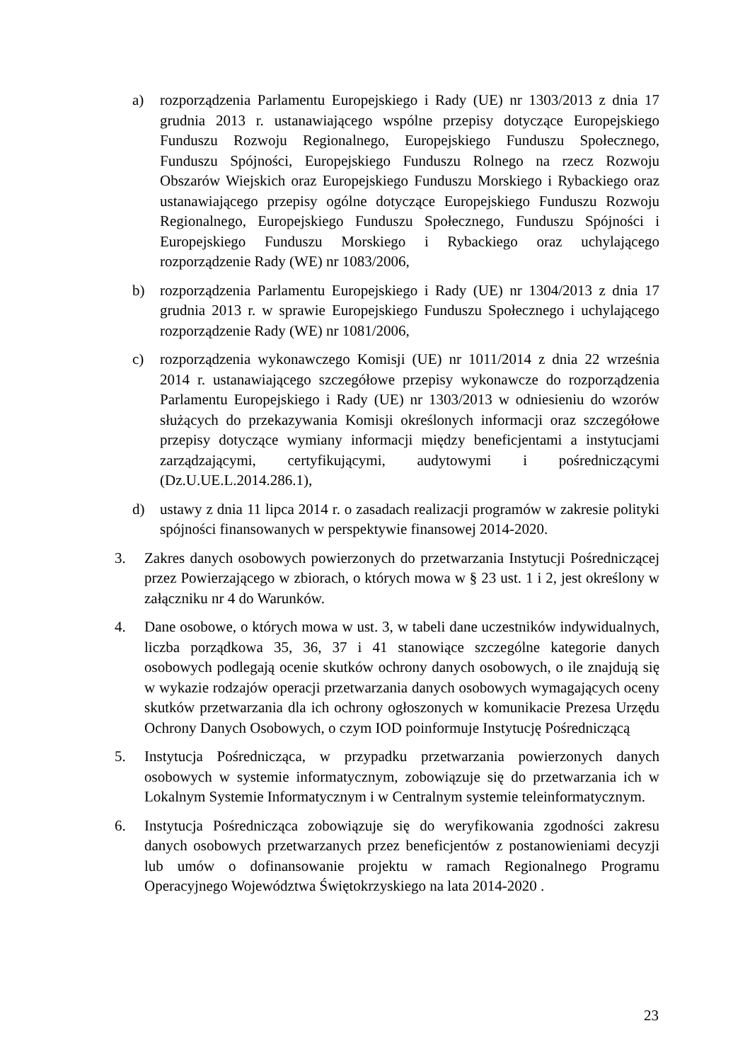a) rozporządzenia Parlamentu Europejskiego i Rady (UE) nr 1303/2013 z dnia 17 grudnia 2013 r. ustanawiającego wspólne przepisy dotyczące Europejskiego Funduszu Rozwoju Regionalnego, Europejskiego Funduszu Społecznego, Funduszu Spójności, Europejskiego Funduszu Rolnego na rzecz Rozwoju Obszarów Wiejskich oraz Europejskiego Funduszu Morskiego i Rybackiego oraz ustanawiającego przepisy ogólne dotyczące Europejskiego Funduszu Rozwoju Regionalnego, Europejskiego Funduszu Społecznego, Funduszu Spójności i Europejskiego Funduszu Morskiego i Rybackiego oraz uchylającego rozporządzenie Rady (WE) nr 1083/2006,
b) rozporządzenia Parlamentu Europejskiego i Rady (UE) nr 1304/2013 z dnia 17 grudnia 2013 r. w sprawie Europejskiego Funduszu Społecznego i uchylającego rozporządzenie Rady (WE) nr 1081/2006,
c) rozporządzenia wykonawczego Komisji (UE) nr 1011/2014 z dnia 22 września 2014 r. ustanawiającego szczegółowe przepisy wykonawcze do rozporządzenia Parlamentu Europejskiego i Rady (UE) nr 1303/2013 w odniesieniu do wzorów służących do przekazywania Komisji określonych informacji oraz szczegółowe przepisy dotyczące wymiany informacji między beneficjentami a instytucjami zarządzającymi, certyfikującymi, audytowymi i pośredniczącymi (Dz.U.UE.L.2014.286.1),
d) ustawy z dnia 11 lipca 2014 r. o zasadach realizacji programów w zakresie polityki spójności finansowanych w perspektywie finansowej 2014-2020.
3. Zakres danych osobowych powierzonych do przetwarzania Instytucji Pośredniczącej przez Powierzającego w zbiorach, o których mowa w § 23 ust. 1 i 2, jest określony w załączniku nr 4 do Warunków.
4. Dane osobowe, o których mowa w ust. 3, w tabeli dane uczestników indywidualnych, liczba porządkowa 35, 36, 37 i 41 stanowiące szczególne kategorie danych osobowych podlegają ocenie skutków ochrony danych osobowych, o ile znajdują się w wykazie rodzajów operacji przetwarzania danych osobowych wymagających oceny skutków przetwarzania dla ich ochrony ogłoszonych w komunikacie Prezesa Urzędu Ochrony Danych Osobowych, o czym IOD poinformuje Instytucję Pośredniczącą
5. Instytucja Pośrednicząca, w przypadku przetwarzania powierzonych danych osobowych w systemie informatycznym, zobowiązuje się do przetwarzania ich w Lokalnym Systemie Informatycznym i w Centralnym systemie teleinformatycznym.
6. Instytucja Pośrednicząca zobowiązuje się do weryfikowania zgodności zakresu danych osobowych przetwarzanych przez beneficjentów z postanowieniami decyzji lub umów o dofinansowanie projektu w ramach Regionalnego Programu Operacyjnego Województwa Świętokrzyskiego na lata 2014-2020 .
23